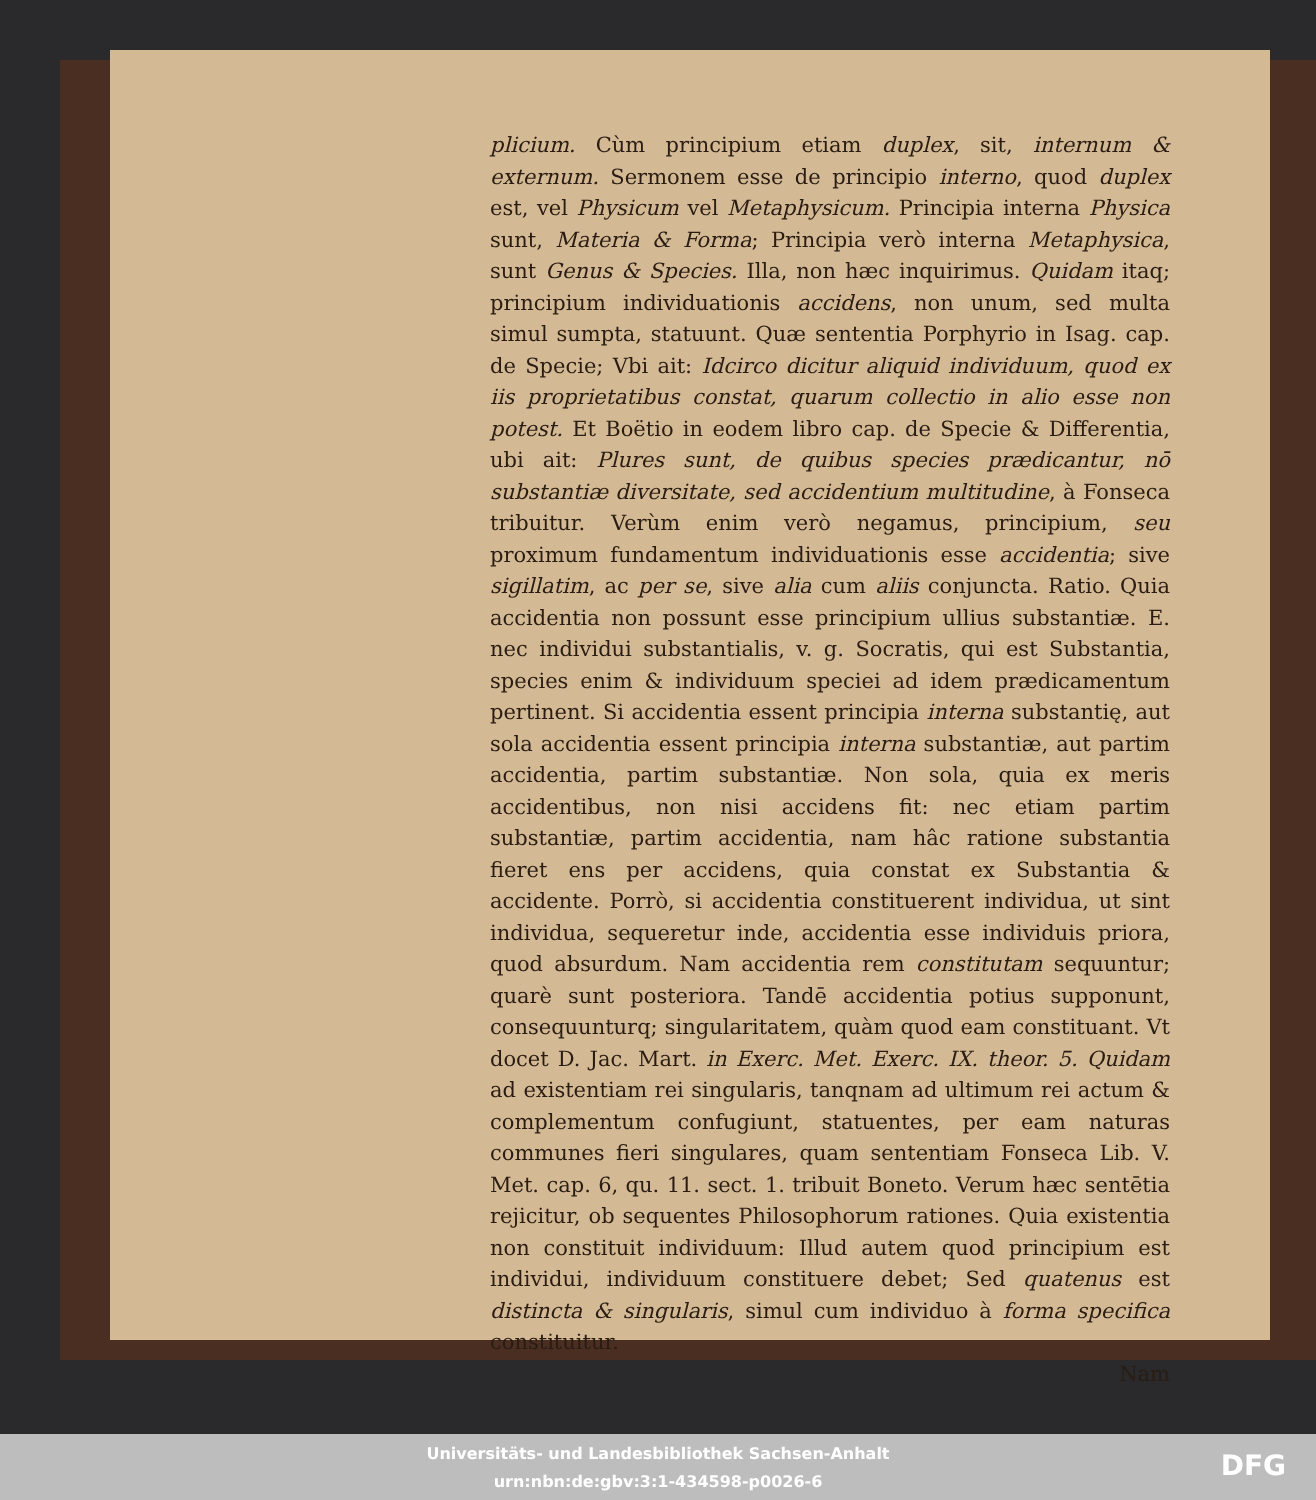plicium. Cùm principium etiam duplex, sit, internum & externum. Sermonem esse de principio interno, quod duplex est, vel Physicum vel Metaphysicum. Principia interna Physica sunt, Materia & Forma; Principia verò interna Metaphysica, sunt Genus & Species. Illa, non hæc inquirimus. Quidam itaq; principium individuationis accidens, non unum, sed multa simul sumpta, statuunt. Quæ sententia Porphyrio in Isag. cap. de Specie; Vbi ait: Idcirco dicitur aliquid individuum, quod ex iis proprietatibus constat, quarum collectio in alio esse non potest. Et Boëtio in eodem libro cap. de Specie & Differentia, ubi ait: Plures sunt, de quibus species prædicantur, nō substantiæ diversitate, sed accidentium multitudine, à Fonseca tribuitur. Verùm enim verò negamus, principium, seu proximum fundamentum individuationis esse accidentia; sive sigillatim, ac per se, sive alia cum aliis conjuncta. Ratio. Quia accidentia non possunt esse principium ullius substantiæ. E. nec individui substantialis, v. g. Socratis, qui est Substantia, species enim & individuum speciei ad idem prædicamentum pertinent. Si accidentia essent principia interna substantię, aut sola accidentia essent principia interna substantiæ, aut partim accidentia, partim substantiæ. Non sola, quia ex meris accidentibus, non nisi accidens fit: nec etiam partim substantiæ, partim accidentia, nam hâc ratione substantia fieret ens per accidens, quia constat ex Substantia & accidente. Porrò, si accidentia constituerent individua, ut sint individua, sequeretur inde, accidentia esse individuis priora, quod absurdum. Nam accidentia rem constitutam sequuntur; quarè sunt posteriora. Tandē accidentia potius supponunt, consequunturq; singularitatem, quàm quod eam constituant. Vt docet D. Jac. Mart. in Exerc. Met. Exerc. IX. theor. 5. Quidam ad existentiam rei singularis, tanqnam ad ultimum rei actum & complementum confugiunt, statuentes, per eam naturas communes fieri singulares, quam sententiam Fonseca Lib. V. Met. cap. 6, qu. 11. sect. 1. tribuit Boneto. Verum hæc sentētia rejicitur, ob sequentes Philosophorum rationes. Quia existentia non constituit individuum: Illud autem quod principium est individui, individuum constituere debet; Sed quatenus est distincta & singularis, simul cum individuo à forma specifica constituitur.
Nam
Universitäts- und Landesbibliothek Sachsen-Anhalt
urn:nbn:de:gbv:3:1-434598-p0026-6
DFG